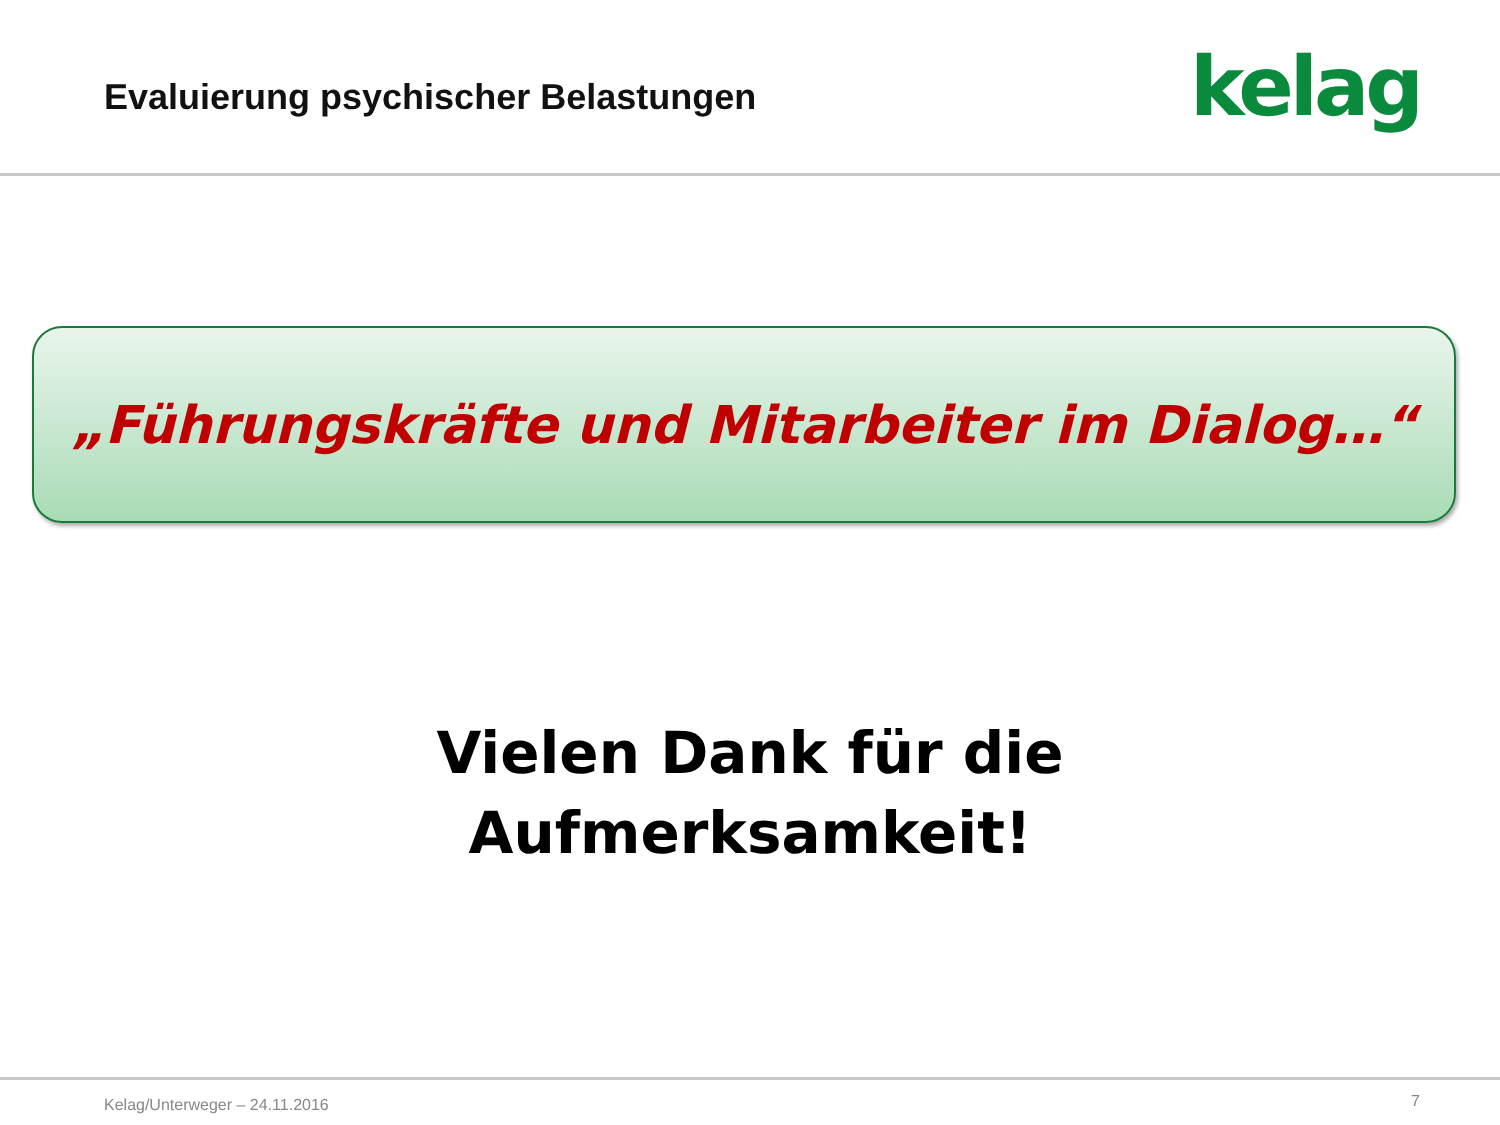Evaluierung psychischer Belastungen
kelag
„Führungskräfte und Mitarbeiter im Dialog…“
Vielen Dank für die
Aufmerksamkeit!
Kelag/Unterweger – 24.11.2016 7